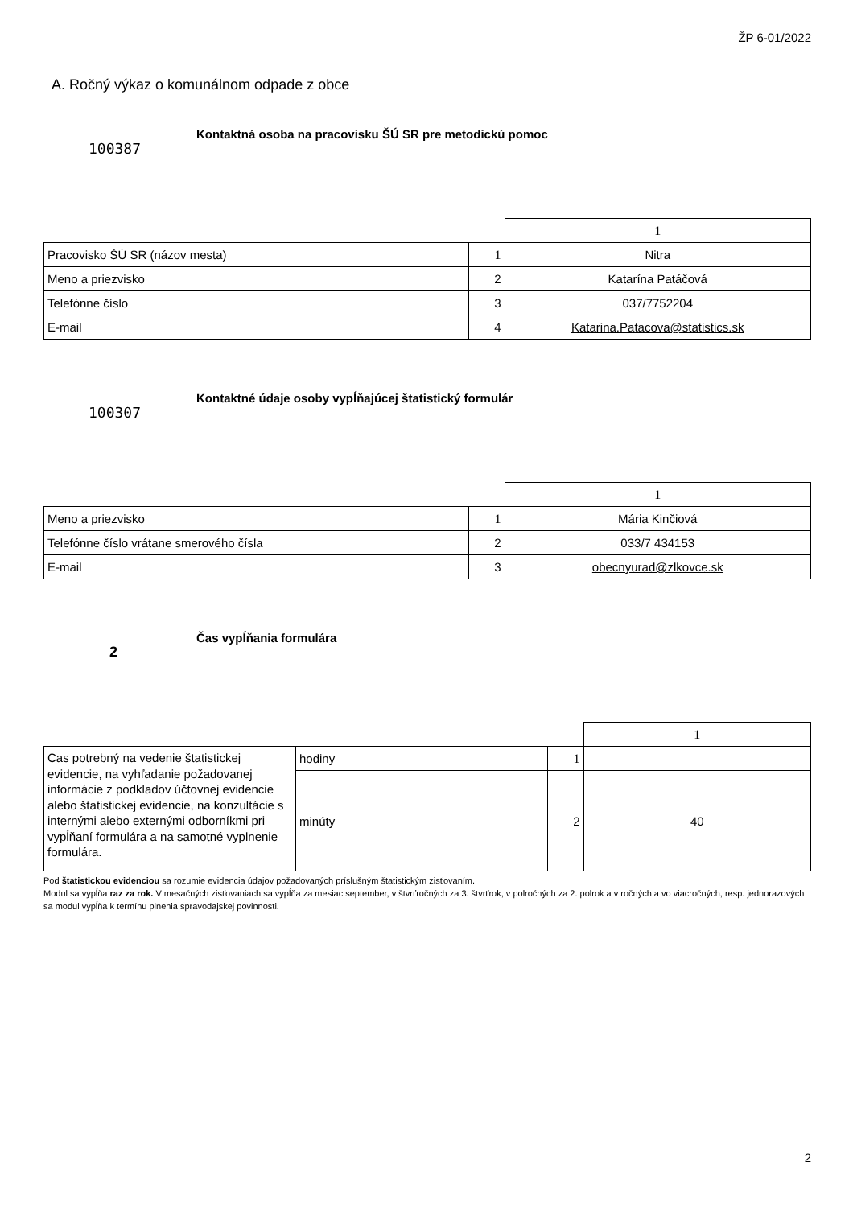ŽP 6-01/2022
A. Ročný výkaz o komunálnom odpade z obce
100387
Kontaktná osoba na pracovisku ŠÚ SR pre metodickú pomoc
| | | 1 |
| Pracovisko ŠÚ SR (názov mesta) | 1 | Nitra |
| Meno a priezvisko | 2 | Katarína Patáčová |
| Telefónne číslo | 3 | 037/7752204 |
| E-mail | 4 | Katarina.Patacova@statistics.sk |
100307
Kontaktné údaje osoby vypĺňajúcej štatistický formulár
| | | 1 |
| Meno a priezvisko | 1 | Mária Kinčiová |
| Telefónne číslo vrátane smerového čísla | 2 | 033/7 434153 |
| E-mail | 3 | obecnyurad@zlkovce.sk |
2
Čas vypĺňania formulára
| | | | 1 |
| Cas potrebný na vedenie štatistickej evidencie, na vyhľadanie požadovanej informácie z podkladov účtovnej evidencie alebo štatistickej evidencie, na konzultácie s internými alebo externými odborníkmi pri vypĺňaní formulára a na samotné vyplnenie formulára. | hodiny | 1 | |
| | minúty | 2 | 40 |
Pod štatistickou evidenciou sa rozumie evidencia údajov požadovaných príslušným štatistickým zisťovaním.
Modul sa vypĺňa raz za rok. V mesačných zisťovaniach sa vypĺňa za mesiac september, v štvrťročných za 3. štvrťrok, v polročných za 2. polrok a v ročných a vo viacročných, resp. jednorazových sa modul vypĺňa k termínu plnenia spravodajskej povinnosti.
2